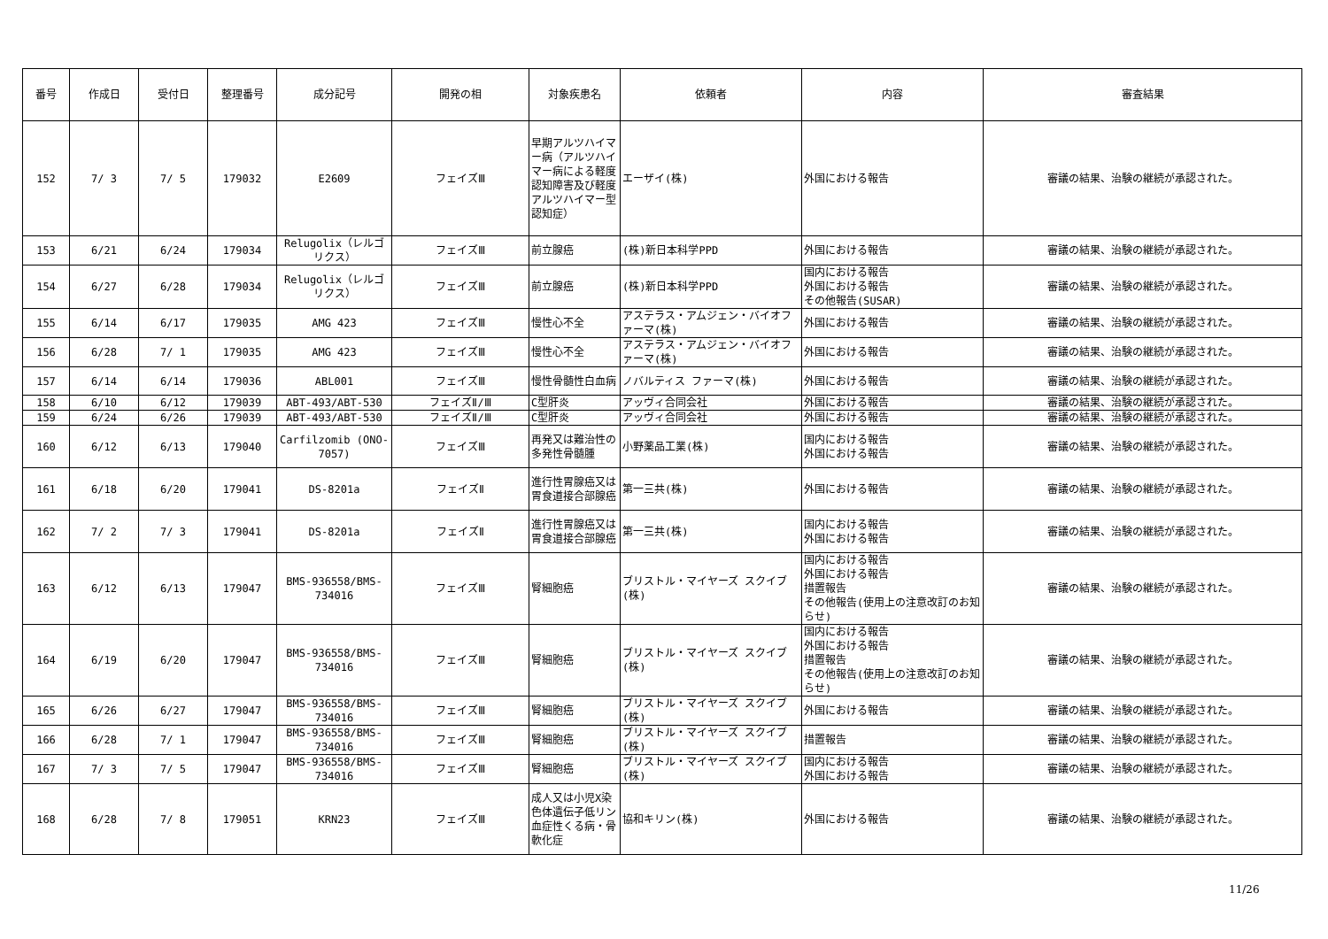| 番号 | 作成日 | 受付日 | 整理番号 | 成分記号 | 開発の相 | 対象疾患名 | 依頼者 | 内容 | 審査結果 |
| --- | --- | --- | --- | --- | --- | --- | --- | --- | --- |
| 152 | 7/ 3 | 7/ 5 | 179032 | E2609 | フェイズⅢ | 早期アルツハイマー病（アルツハイマー病による軽度認知障害及び軽度アルツハイマー型認知症） | エーザイ(株) | 外国における報告 | 審議の結果、治験の継続が承認された。 |
| 153 | 6/21 | 6/24 | 179034 | Relugolix（レルゴリクス） | フェイズⅢ | 前立腺癌 | (株)新日本科学PPD | 外国における報告 | 審議の結果、治験の継続が承認された。 |
| 154 | 6/27 | 6/28 | 179034 | Relugolix（レルゴリクス） | フェイズⅢ | 前立腺癌 | (株)新日本科学PPD | 国内における報告 外国における報告 その他報告(SUSAR) | 審議の結果、治験の継続が承認された。 |
| 155 | 6/14 | 6/17 | 179035 | AMG 423 | フェイズⅢ | 慢性心不全 | アステラス・アムジェン・バイオファーマ(株) | 外国における報告 | 審議の結果、治験の継続が承認された。 |
| 156 | 6/28 | 7/ 1 | 179035 | AMG 423 | フェイズⅢ | 慢性心不全 | アステラス・アムジェン・バイオファーマ(株) | 外国における報告 | 審議の結果、治験の継続が承認された。 |
| 157 | 6/14 | 6/14 | 179036 | ABL001 | フェイズⅢ | 慢性骨髄性白血病 | ノバルティス ファーマ(株) | 外国における報告 | 審議の結果、治験の継続が承認された。 |
| 158 | 6/10 | 6/12 | 179039 | ABT-493/ABT-530 | フェイズⅡ/Ⅲ | C型肝炎 | アッヴィ合同会社 | 外国における報告 | 審議の結果、治験の継続が承認された。 |
| 159 | 6/24 | 6/26 | 179039 | ABT-493/ABT-530 | フェイズⅡ/Ⅲ | C型肝炎 | アッヴィ合同会社 | 外国における報告 | 審議の結果、治験の継続が承認された。 |
| 160 | 6/12 | 6/13 | 179040 | Carfilzomib (ONO-7057) | フェイズⅢ | 再発又は難治性の多発性骨髄腫 | 小野薬品工業(株) | 国内における報告 外国における報告 | 審議の結果、治験の継続が承認された。 |
| 161 | 6/18 | 6/20 | 179041 | DS-8201a | フェイズⅡ | 進行性胃腺癌又は胃食道接合部腺癌 | 第一三共(株) | 外国における報告 | 審議の結果、治験の継続が承認された。 |
| 162 | 7/ 2 | 7/ 3 | 179041 | DS-8201a | フェイズⅡ | 進行性胃腺癌又は胃食道接合部腺癌 | 第一三共(株) | 国内における報告 外国における報告 | 審議の結果、治験の継続が承認された。 |
| 163 | 6/12 | 6/13 | 179047 | BMS-936558/BMS-734016 | フェイズⅢ | 腎細胞癌 | ブリストル・マイヤーズ スクイブ(株) | 国内における報告 外国における報告 措置報告 その他報告(使用上の注意改訂のお知らせ) | 審議の結果、治験の継続が承認された。 |
| 164 | 6/19 | 6/20 | 179047 | BMS-936558/BMS-734016 | フェイズⅢ | 腎細胞癌 | ブリストル・マイヤーズ スクイブ(株) | 国内における報告 外国における報告 措置報告 その他報告(使用上の注意改訂のお知らせ) | 審議の結果、治験の継続が承認された。 |
| 165 | 6/26 | 6/27 | 179047 | BMS-936558/BMS-734016 | フェイズⅢ | 腎細胞癌 | ブリストル・マイヤーズ スクイブ(株) | 外国における報告 | 審議の結果、治験の継続が承認された。 |
| 166 | 6/28 | 7/ 1 | 179047 | BMS-936558/BMS-734016 | フェイズⅢ | 腎細胞癌 | ブリストル・マイヤーズ スクイブ(株) | 措置報告 | 審議の結果、治験の継続が承認された。 |
| 167 | 7/ 3 | 7/ 5 | 179047 | BMS-936558/BMS-734016 | フェイズⅢ | 腎細胞癌 | ブリストル・マイヤーズ スクイブ(株) | 国内における報告 外国における報告 | 審議の結果、治験の継続が承認された。 |
| 168 | 6/28 | 7/ 8 | 179051 | KRN23 | フェイズⅢ | 成人又は小児X染色体遺伝子低リン血症性くる病・骨軟化症 | 協和キリン(株) | 外国における報告 | 審議の結果、治験の継続が承認された。 |
11/26